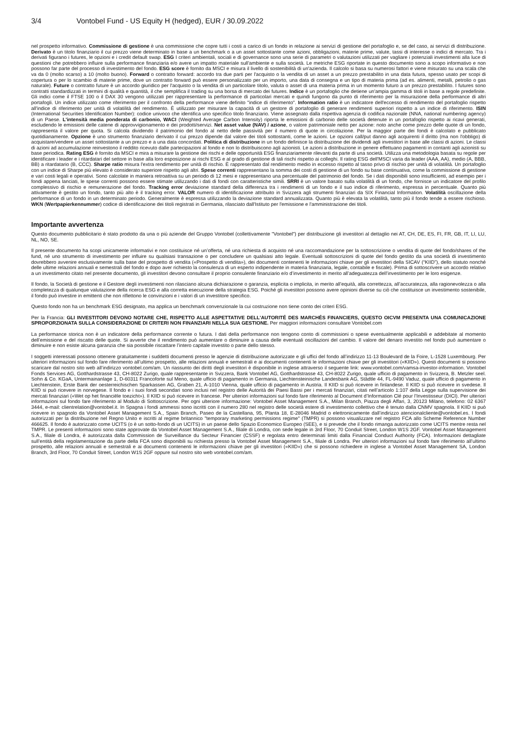3/4 Vontobel Fund - US Equity H (hedged), EUR / 30.09.2022
nel prospetto informativo. Commissione di gestione è una commissione che copre tutti i costi a carico di un fondo in relazione ai servizi di gestione del portafoglio e, se del caso, ai servizi di distribuzione. Derivato è un titolo finanziario il cui prezzo viene determinato in base a un benchmark o a un asset sottostante come azioni, obbligazioni, materie prime, valute, tassi di interesse o indici di mercato. Tra i derivati figurano i futures, le opzioni e i credit default swap. ESG I criteri ambientali, sociali e di governance sono una serie di parametri o valutazioni utilizzati per vagliare i potenziali investimenti alla luce di questioni che potrebbero influire sulla performance finanziaria e/o avere un impatto materiale sull'ambiente e sulla società. Le metriche ESG riportate in questo documento sono a scopo informativo e non possono far parte del processo di investimento del fondo. ESG score è fornito da MSCI e misura il livello di sostenibilità di un'azienda. Il calcolo si basa su numerosi fattori e viene misurato su una scala che va da 0 (molto scarso) a 10 (molto buono). Forward o contratto forward: accordo tra due parti per l'acquisto o la vendita di un asset a un prezzo prestabilito in una data futura, spesso usato per scopi di copertura o per lo scambio di materie prime, dove un contratto forward può essere personalizzato per un importo, una data di consegna e un tipo di materia prima (ad es. alimenti, metalli, petrolio o gas naturale). Future o contratto future è un accordo giuridico per l'acquisto o la vendita di un particolare titolo, valuta o asset di una materia prima in un momento futuro a un prezzo prestabilito. I futures sono contratti standardizzati in termini di qualità e quantità, il che semplifica il trading su una borsa di mercato dei futures. Indice è un portafoglio che detiene un'ampia gamma di titoli in base a regole predefinite. Gli indici come il FTSE 100 o il DAX 30 vengono utilizzati per rappresentare la performance di particolari mercati e quindi fungono da punto di riferimento per la misurazione della performance di altri portafogli. Un indice utilizzato come riferimento per il confronto della performance viene definito "indice di riferimento". Information ratio è un indicatore dell'eccesso di rendimento del portafoglio rispetto all'indice di riferimento per unità di volatilità del rendimento. È utilizzato per misurare la capacità di un gestore di portafoglio di generare rendimenti superiori rispetto a un indice di riferimento. ISIN (International Securities Identification Number): codice univoco che identifica uno specifico titolo finanziario. Viene assegnato dalla rispettiva agenzia di codifica nazionale (NNA, national numbering agency) di un Paese. L'intensità media ponderata di carbonio, WACI (Weighted Average Carbon Intensity) riporta le emissioni di carbonio delle società detenute in un portafoglio rispetto ai ricavi generati, escludendo le emissioni delle catene di approvvigionamento e dei prodotti/servizi. Net asset value (NAV) / azione, o valore patrimoniale netto per azione: noto anche come prezzo delle quote di un fondo, rappresenta il valore per quota. Si calcola dividendo il patrimonio del fondo al netto delle passività per il numero di quote in circolazione. Per la maggior parte dei fondi è calcolato e pubblicato quotidianamente. Opzione è uno strumento finanziario derivato il cui prezzo dipende dal valore dei titoli sottostanti, come le azioni. Le opzioni call/put danno agli acquirenti il diritto (ma non l'obbligo) di acquistare/vendere un asset sottostante a un prezzo e a una data concordati. Politica di distribuzione in un fondo definisce la distribuzione dei dividendi agli investitori in base alle classi di azioni. Le classi di azioni ad accumulazione reinvestono il reddito ricevuto dalle partecipazioni al fondo e non lo distribuiscono agli azionisti. Le azioni a distribuzione in genere effettuano pagamenti in contanti agli azionisti su base periodica. Rating ESG è fornito da MSCI e mira a misurare la gestione dei rischi e delle opportunità ESG finanziariamente rilevanti da parte di una società. Utilizza una metodologia basata su regole per identificare i leader e i ritardatari del settore in base alla loro esposizione ai rischi ESG e al grado di gestione di tali rischi rispetto ai colleghi. Il rating ESG dell'MSCI varia da leader (AAA, AA), medio (A, BBB, BB) a ritardatario (B, CCC). Sharpe ratio misura l'extra rendimento per unità di rischio. È rappresentato dal rendimento medio in eccesso rispetto al tasso privo di rischio per unità di volatilità. Un portafoglio con un indice di Sharpe più elevato è considerato superiore rispetto agli altri. Spese correnti rappresentano la somma dei costi di gestione di un fondo su base continuativa, come la commissione di gestione e vari costi legali e operativi. Sono calcolate in maniera retroattiva su un periodo di 12 mesi e rappresentano una percentuale del patrimonio del fondo. Se i dati disponibili sono insufficienti, ad esempio per i fondi appena lanciati, le spese correnti possono essere stimate utilizzando i dati di fondi con caratteristiche simili. SRRI è un valore basato sulla volatilità di un fondo, che fornisce un indicatore del profilo complessivo di rischio e remunerazione del fondo. Tracking error deviazione standard della differenza tra i rendimenti di un fondo e il suo indice di riferimento, espressa in percentuale. Quanto più attivamente è gestito un fondo, tanto più alto è il tracking error. VALOR numero di identificazione attribuito in Svizzera agli strumenti finanziari da SIX Financial Information. Volatilità oscillazione della performance di un fondo in un determinato periodo. Generalmente è espressa utilizzando la deviazione standard annualizzata. Quanto più è elevata la volatilità, tanto più il fondo tende a essere rischioso. WKN (Wertpapierkennummer) codice di identificazione dei titoli registrati in Germania, rilasciato dall'Istituto per l'emissione e l'amministrazione dei titoli.
Importante avvertenza
Questo documento pubblicitario è stato prodotto da una o più aziende del Gruppo Vontobel (collettivamente "Vontobel") per distribuzione gli investitori al dettaglio nei AT, CH, DE, ES, FI, FR, GB, IT, LI, LU, NL, NO, SE.
Il presente documento ha scopi unicamente informativi e non costituisce né un’offerta, né una richiesta di acquisto né una raccomandazione per la sottoscrizione o vendita di quote del fondo/shares of the fund, né uno strumento di investimento per influire su qualsiasi transazione o per concludere un qualsiasi atto legale. Eventuali sottoscrizioni di quote del fondo gestito da una società di investimento dovrebbero avvenire esclusivamente sulla base del prospetto di vendita («Prospetto di vendita»), dei documenti contenenti le informazioni chiave per gli investitori della SICAV (“KIID”), dello statuto nonché delle ultime relazioni annuali e semestrali del fondo e dopo aver richiesto la consulenza di un esperto indipendente in materia finanziaria, legale, contabile e fiscale). Prima di sottoscrivere un accordo relativo a un investimento citato nel presente documento, gli investitori devono consultare il proprio consulente finanziario e/o d’investimento in merito all’adeguatezza dell’investimento per le loro esigenze.
Il fondo, la Società di gestione e il Gestore degli investimenti non rilasciano alcuna dichiarazione o garanzia, esplicita o implicita, in merito all’equità, alla correttezza, all’accuratezza, alla ragionevolezza o alla completezza di qualunque valutazione della ricerca ESG e alla corretta esecuzione della strategia ESG. Poiché gli investitori possono avere opinioni diverse su ciò che costituisce un investimento sostenibile, il fondo può investire in emittenti che non riflettono le convinzioni e i valori di un investitore specifico.
Questo fondo non ha un benchmark ESG designato, ma applica un benchmark convenzionale la cui costruzione non tiene conto dei criteri ESG.
Per la Francia: GLI INVESTITORI DEVONO NOTARE CHE, RISPETTO ALLE ASPETTATIVE DELL'AUTORITÉ DES MARCHÉS FINANCIERS, QUESTO OICVM PRESENTA UNA COMUNICAZIONE SPROPORZIONATA SULLA CONSIDERAZIONE DI CRITERI NON FINANZIARI NELLA SUA GESTIONE. Per maggiori informazioni consultare Vontobel.com
La performance storica non è un indicatore della performance corrente o futura. I dati della performance non tengono conto di commissioni o spese eventualmente applicabili e addebitate al momento dell’emissione e del riscatto delle quote. Si avverte che il rendimento può aumentare o diminuire a causa delle eventuali oscillazioni del cambio. Il valore del denaro investito nel fondo può aumentare o diminuire e non esiste alcuna garanzia che sia possibile riscattare l’intero capitale investito o parte dello stesso.
I soggetti interessati possono ottenere gratuitamente i suddetti documenti presso le agenzie di distribuzione autorizzate e gli uffici del fondo all’indirizzo 11-13 Boulevard de la Foire, L-1528 Luxembourg. Per ulteriori informazioni sul fondo fare riferimento all’ultimo prospetto, alle relazioni annuali e semestrali e ai documenti contenenti le informazioni chiave per gli investitori («KIID»). Questi documenti si possono scaricare dal nostro sito web all’indirizzo vontobel.com/am. Un riassunto dei diritti degli investitori è disponibile in inglese attraverso il seguente link: www.vontobel.com/vamsa-investor-information. Vontobel Fonds Services AG, Gotthardstrasse 43, CH-8022 Zurigo, quale rappresentante in Svizzera, Bank Vontobel AG, Gotthardstrasse 43, CH-8022 Zurigo, quale ufficio di pagamento in Svizzera, B. Metzler seel. Sohn & Co. KGaA, Untermainanlage 1, D-60311 Francoforte sul Meno, quale ufficio di pagamento in Germania, Liechtensteinische Landesbank AG, Städtle 44, FL-9490 Vaduz, quale ufficio di pagamento in Liechtenstein, Erste Bank der oesterreichischen Sparkassen AG, Graben 21, A-1010 Vienna, quale ufficio di pagamento in Austria. Il KIID si può ricevere in finlandese. Il KIID si può ricevere in svedese. Il KIID si può ricevere in norvegese. Il fondo e i suoi fondi secondari sono inclusi nel registro delle Autorità dei Paesi Bassi per i mercati finanziari, citati nell’articolo 1:107 della Legge sulla supervisione dei mercati finanziari («Wet op het financiële toezicht»). Il KIID si può ricevere in francese. Per ulteriori informazioni sul fondo fare riferimento al Document d’Information Clé pour l’Investisseur (DICI). Per ulteriori informazioni sul fondo fare riferimento al Modulo di Sottoscrizione. Per ogni ulteriore informazione: Vontobel Asset Management S.A., Milan Branch, Piazza degli Affari, 3, 20123 Milano, telefono: 02 6367 3444, e-mail: clientrelation@vontobel.it. In Spagna i fondi ammessi sono iscritti con il numero 280 nel registro delle società estere di investimento collettivo che è tenuto dalla CNMV spagnola. Il KIID si può ricevere in spagnolo da Vontobel Asset Management S.A., Spain Branch, Paseo de la Castellana, 95, Planta 18, E-28046 Madrid o elettronicamente dall’indirizzo atencionalcliente@vontobel.es. I fondi autorizzati per la distribuzione nel Regno Unito e iscritti al regime britannico "temporary marketing permissions regime" (TMPR) si possono visualizzare nel registro FCA allo Scheme Reference Number 466625. Il fondo è autorizzato come UCITS (o è un sotto-fondo di un UCITS) in un paese dello Spazio Economico Europeo (SEE), e si prevede che il fondo rimanga autorizzato come UCITS mentre resta nel TMPR. Le presenti informazioni sono state approvate da Vontobel Asset Management S.A., filiale di Londra, con sede legale in 3rd Floor, 70 Conduit Street, London W1S 2GF. Vontobel Asset Management S.A., filiale di Londra, è autorizzata dalla Commission de Surveillance du Secteur Financier (CSSF) e regolata entro determinati limiti dalla Financial Conduct Authority (FCA). Informazioni dettagliate sull’entità della regolamentazione da parte della FCA sono disponibili su richiesta presso la Vontobel Asset Management S.A., filiale di Londra. Per ulteriori informazioni sul fondo fare riferimento all’ultimo prospetto, alle relazioni annuali e semestrali e ai documenti contenenti le informazioni chiave per gli investitori («KIID») che si possono richiedere in inglese a Vontobel Asset Management SA, London Branch, 3rd Floor, 70 Conduit Street, London W1S 2GF oppure sul nostro sito web vontobel.com/am.